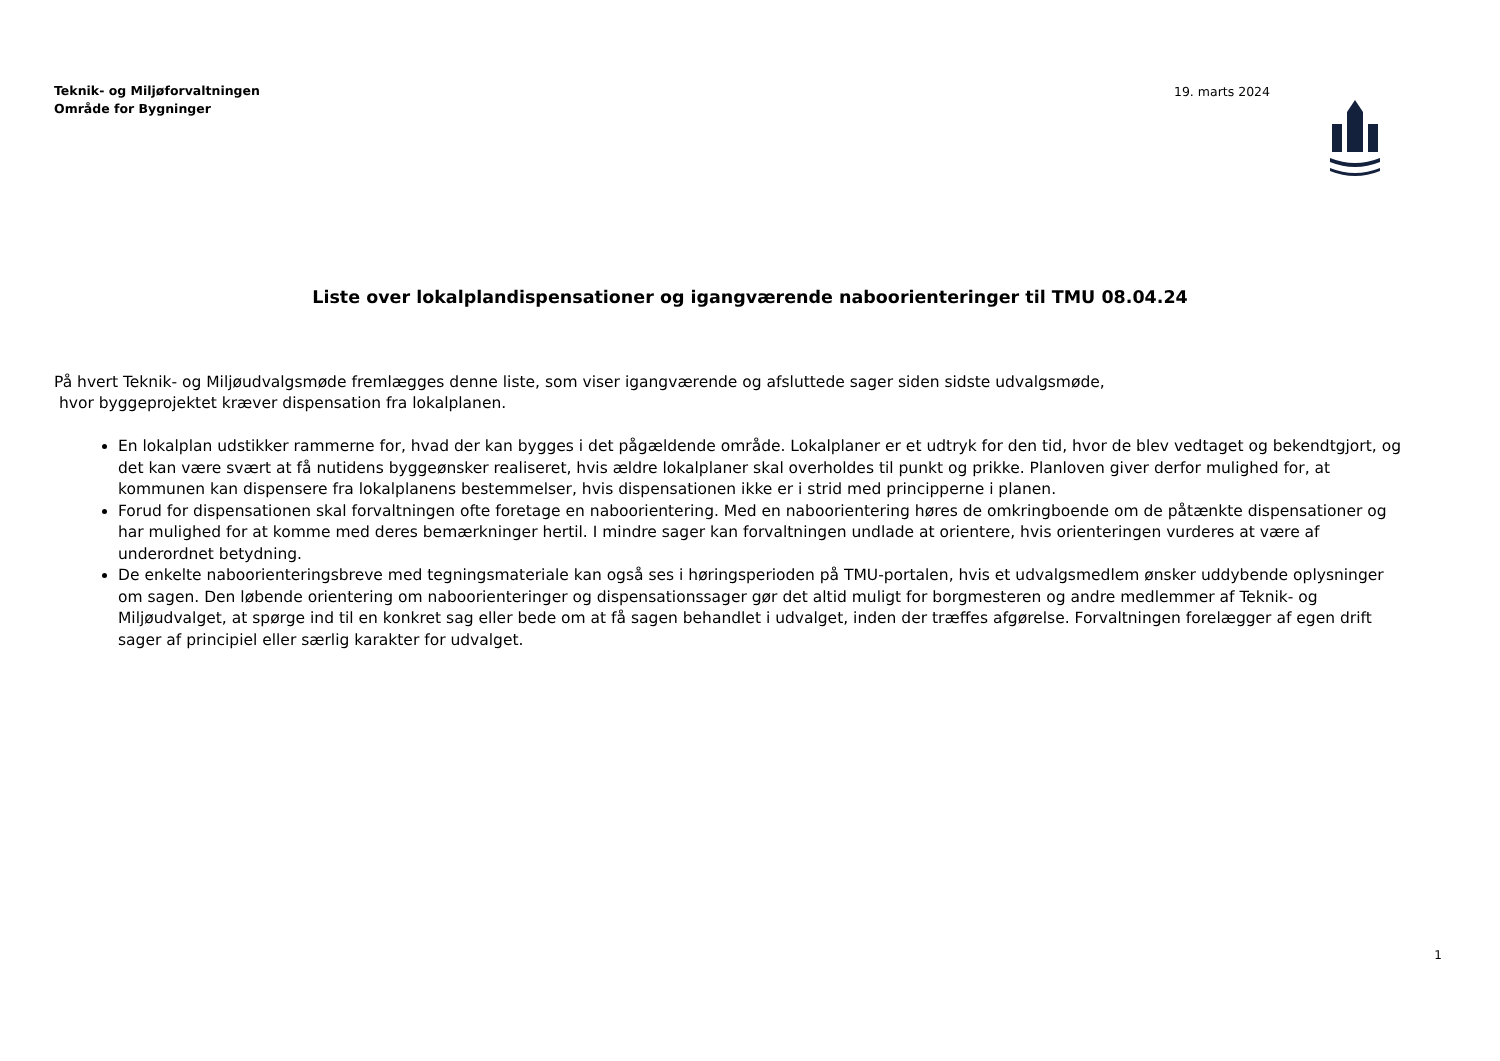Teknik- og Miljøforvaltningen
Område for Bygninger
19. marts 2024
Liste over lokalplandispensationer og igangværende naboorienteringer til TMU 08.04.24
På hvert Teknik- og Miljøudvalgsmøde fremlægges denne liste, som viser igangværende og afsluttede sager siden sidste udvalgsmøde,
hvor byggeprojektet kræver dispensation fra lokalplanen.
En lokalplan udstikker rammerne for, hvad der kan bygges i det pågældende område. Lokalplaner er et udtryk for den tid, hvor de blev vedtaget og bekendtgjort, og det kan være svært at få nutidens byggeønsker realiseret, hvis ældre lokalplaner skal overholdes til punkt og prikke. Planloven giver derfor mulighed for, at kommunen kan dispensere fra lokalplanens bestemmelser, hvis dispensationen ikke er i strid med principperne i planen.
Forud for dispensationen skal forvaltningen ofte foretage en naboorientering. Med en naboorientering høres de omkringboende om de påtænkte dispensationer og har mulighed for at komme med deres bemærkninger hertil. I mindre sager kan forvaltningen undlade at orientere, hvis orienteringen vurderes at være af underordnet betydning.
De enkelte naboorienteringsbreve med tegningsmateriale kan også ses i høringsperioden på TMU-portalen, hvis et udvalgsmedlem ønsker uddybende oplysninger om sagen. Den løbende orientering om naboorienteringer og dispensationssager gør det altid muligt for borgmesteren og andre medlemmer af Teknik- og Miljøudvalget, at spørge ind til en konkret sag eller bede om at få sagen behandlet i udvalget, inden der træffes afgørelse. Forvaltningen forelægger af egen drift sager af principiel eller særlig karakter for udvalget.
1